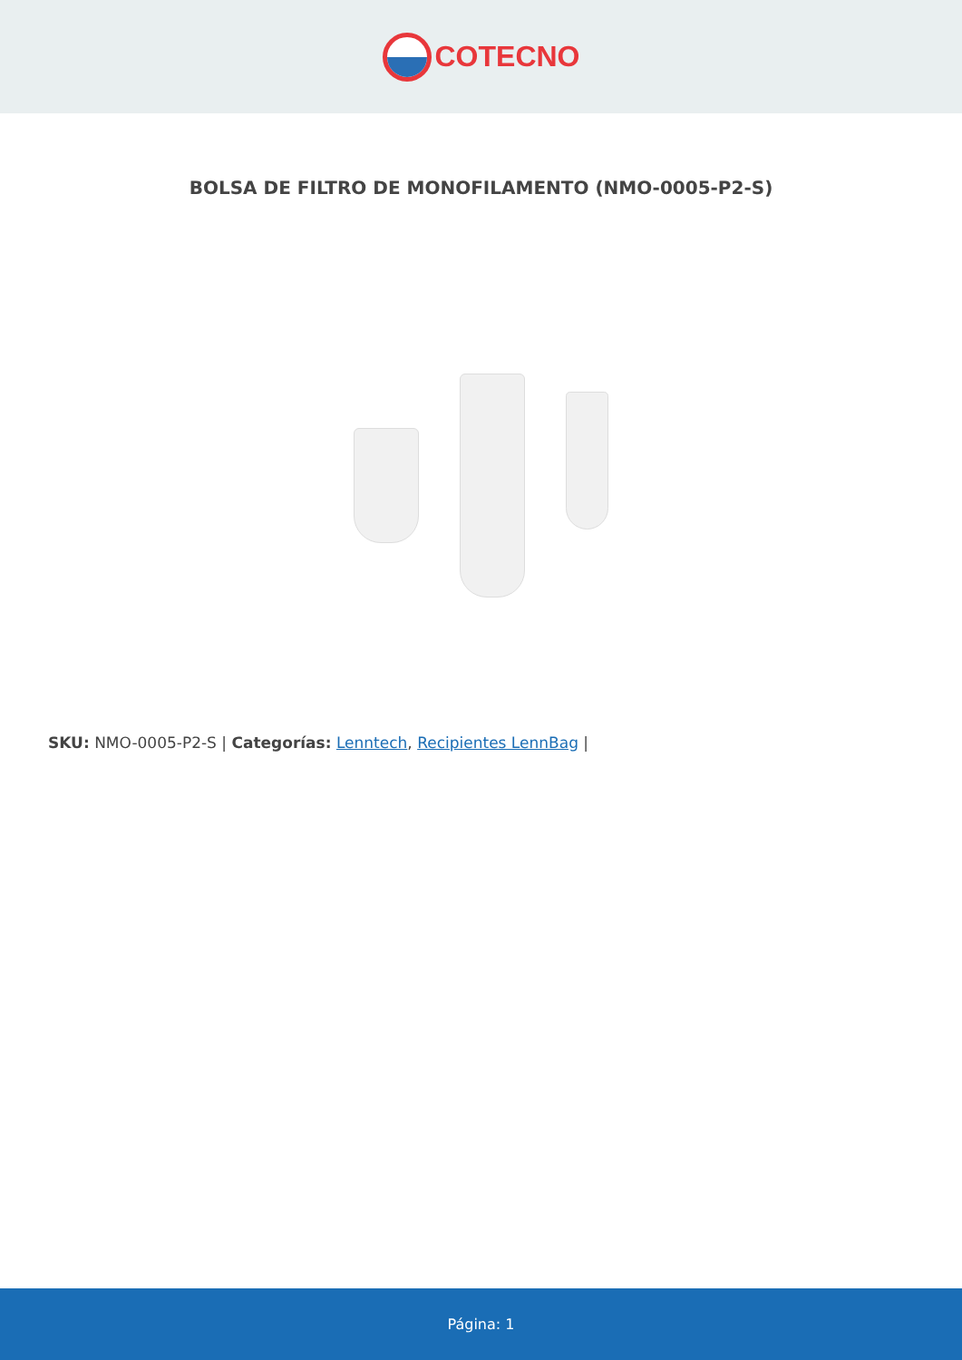COTECNO
BOLSA DE FILTRO DE MONOFILAMENTO (NMO-0005-P2-S)
SKU: NMO-0005-P2-S | Categorías: Lenntech, Recipientes LennBag |
Página: 1